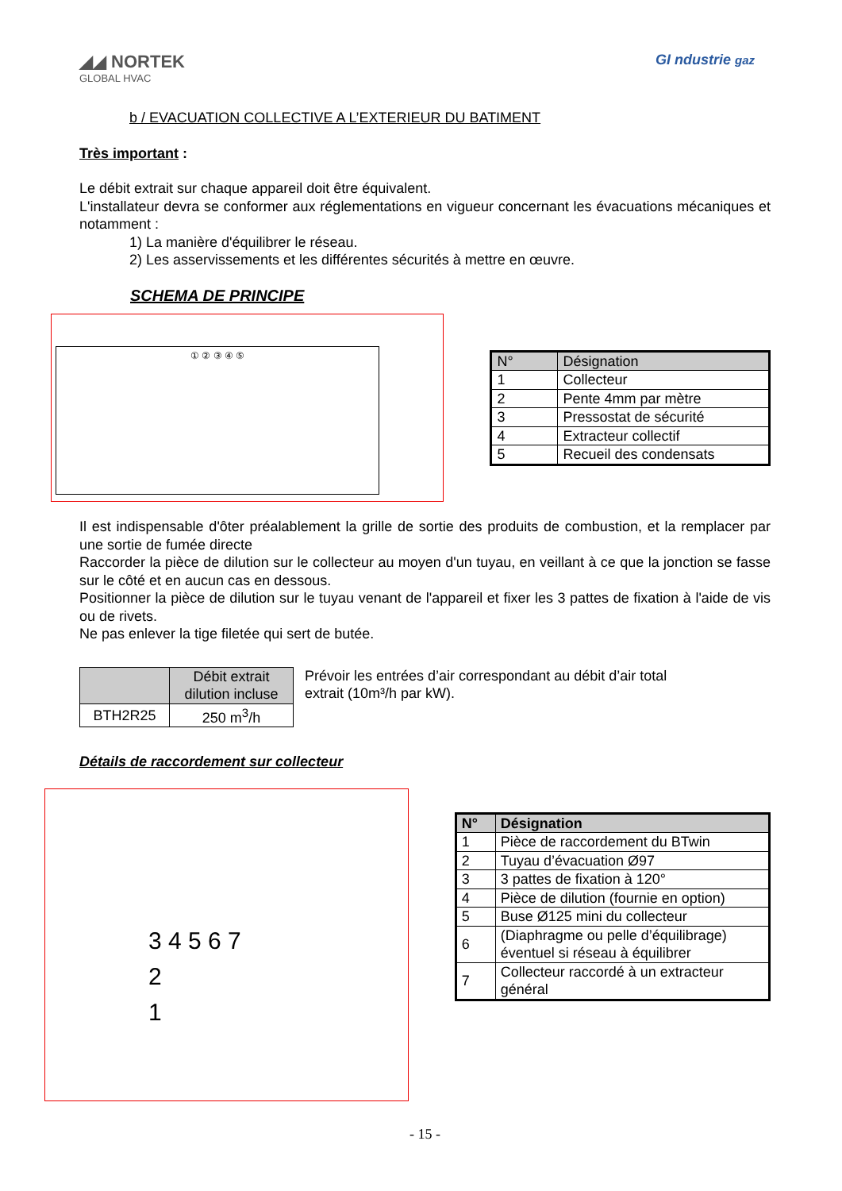◢◢ NORTEK
GLOBAL HVAC
GI ndustrie gaz
b / EVACUATION COLLECTIVE A L’EXTERIEUR DU BATIMENT
Très important :
Le débit extrait sur chaque appareil doit être équivalent.
L'installateur devra se conformer aux réglementations en vigueur concernant les évacuations mécaniques et notamment :
1) La manière d'équilibrer le réseau.
2) Les asservissements et les différentes sécurités à mettre en œuvre.
SCHEMA DE PRINCIPE
① ② ③ ④ ⑤
| N° | Désignation |
| --- | --- |
| 1 | Collecteur |
| 2 | Pente 4mm par mètre |
| 3 | Pressostat de sécurité |
| 4 | Extracteur collectif |
| 5 | Recueil des condensats |
Il est indispensable d'ôter préalablement la grille de sortie des produits de combustion, et la remplacer par une sortie de fumée directe
Raccorder la pièce de dilution sur le collecteur au moyen d'un tuyau, en veillant à ce que la jonction se fasse sur le côté et en aucun cas en dessous.
Positionner la pièce de dilution sur le tuyau venant de l'appareil et fixer les 3 pattes de fixation à l'aide de vis ou de rivets.
Ne pas enlever la tige filetée qui sert de butée.
| | Débit extrait dilution incluse |
| --- | --- |
| BTH2R25 | 250 m<sup>3</sup>/h |
Prévoir les entrées d’air correspondant au débit d’air total extrait (10m³/h par kW).
Détails de raccordement sur collecteur
3 4 5 6 7
2
1
| N° | Désignation |
| --- | --- |
| 1 | Pièce de raccordement du BTwin |
| 2 | Tuyau d’évacuation Ø97 |
| 3 | 3 pattes de fixation à 120° |
| 4 | Pièce de dilution (fournie en option) |
| 5 | Buse Ø125 mini du collecteur |
| 6 | (Diaphragme ou pelle d’équilibrage) éventuel si réseau à équilibrer |
| 7 | Collecteur raccordé à un extracteur général |
- 15 -